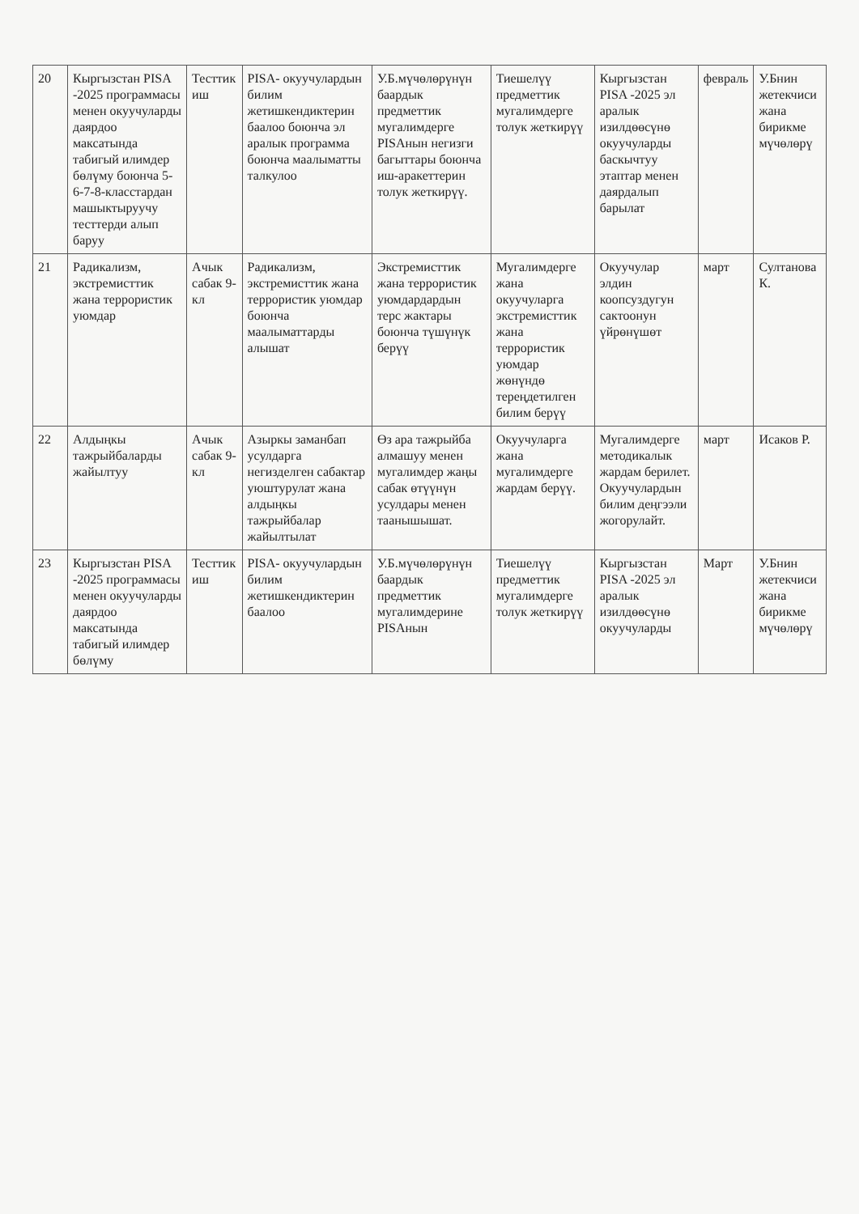| 20 | Кыргызстан PISA -2025 программасы менен окуучуларды даярдоо максатында табигый илимдер бөлүму боюнча 5-6-7-8-класстардан машыктыруучу тесттерди алып баруу | Тесттик иш | PISA- окуучулардын билим жетишкендиктерин баалоо боюнча эл аралык программа боюнча маалыматты талкулоо | У.Б.мүчөлөрүнүн баардык предметтик мугалимдерге PISAнын негизги багыттары боюнча иш-аракеттерин толук жеткирүү. | Тиешелүү предметтик мугалимдерге толук жеткирүү | Кыргызстан PISA -2025 эл аралык изилдөөсүнө окуучуларды баскычтуу этаптар менен даярдалып барылат | февраль | У.Бнин жетекчиси жана бирикме мүчөлөрү |
| 21 | Радикализм, экстремисттик жана террористик уюмдар | Ачык сабак 9-кл | Радикализм, экстремисттик жана террористик уюмдар боюнча маалыматтарды алышат | Экстремисттик жана террористик уюмдардардын терс жактары боюнча түшүнүк берүү | Мугалимдерге жана окуучуларга экстремисттик жана террористик уюмдар жөнүндө тереңдетилген билим берүү | Окуучулар элдин коопсуздугун сактоонун үйрөнүшөт | март | Султанова К. |
| 22 | Алдыңкы тажрыйбаларды жайылтуу | Ачык сабак 9-кл | Азыркы заманбап усулдарга негизделген сабактар уюштурулат жана алдыңкы тажрыйбалар жайылтылат | Өз ара тажрыйба алмашуу менен мугалимдер жаңы сабак өтүүнүн усулдары менен таанышышат. | Окуучуларга жана мугалимдерге жардам берүү. | Мугалимдерге методикалык жардам берилет. Окуучулардын билим деңгээли жогорулайт. | март | Исаков Р. |
| 23 | Кыргызстан PISA -2025 программасы менен окуучуларды даярдоо максатында табигый илимдер бөлүму | Тесттик иш | PISA- окуучулардын билим жетишкендиктерин баалоо | У.Б.мүчөлөрүнүн баардык предметтик мугалимдерине PISAнын | Тиешелүү предметтик мугалимдерге толук жеткирүү | Кыргызстан PISA -2025 эл аралык изилдөөсүнө окуучуларды | Март | У.Бнин жетекчиси жана бирикме мүчөлөрү |